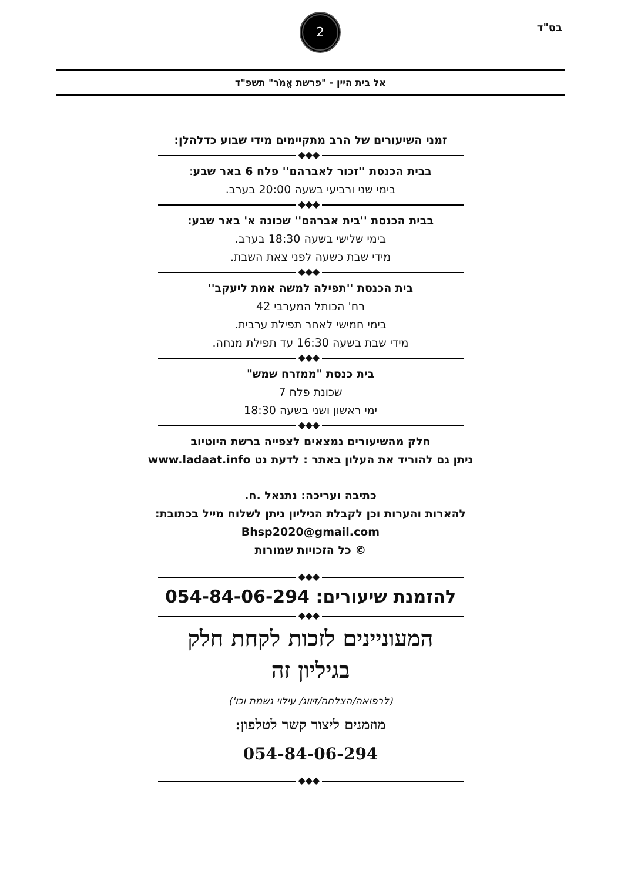בס"ד
2
אל בית היין - "פרשת אֱמֹר" תשפ"ד
זמני השיעורים של הרב מתקיימים מידי שבוע כדלהלן:
◆◆◆
בבית הכנסת ''זכור לאברהם'' פלח 6 באר שבע:
בימי שני ורביעי בשעה 20:00 בערב.
◆◆◆
בבית הכנסת ''בית אברהם'' שכונה א' באר שבע:
בימי שלישי בשעה 18:30 בערב.
מידי שבת כשעה לפני צאת השבת.
◆◆◆
בית הכנסת ''תפילה למשה אמת ליעקב''
רח' הכותל המערבי 42
בימי חמישי לאחר תפילת ערבית.
מידי שבת בשעה 16:30 עד תפילת מנחה.
◆◆◆
בית כנסת "ממזרח שמש"
שכונת פלח 7
ימי ראשון ושני בשעה 18:30
◆◆◆
חלק מהשיעורים נמצאים לצפייה ברשת היוטיוב
ניתן גם להוריד את העלון באתר : לדעת נט www.ladaat.info
כתיבה ועריכה: נתנאל .ח.
להארות והערות וכן לקבלת הגיליון ניתן לשלוח מייל בכתובת:
Bhsp2020@gmail.com
© כל הזכויות שמורות
◆◆◆
להזמנת שיעורים: 054-84-06-294
◆◆◆
המעוניינים לזכות לקחת חלק
בגיליון זה
(לרפואה/הצלחה/זיווג/ עילוי נשמת וכו')
מוזמנים ליצור קשר לטלפון:
054-84-06-294
◆◆◆